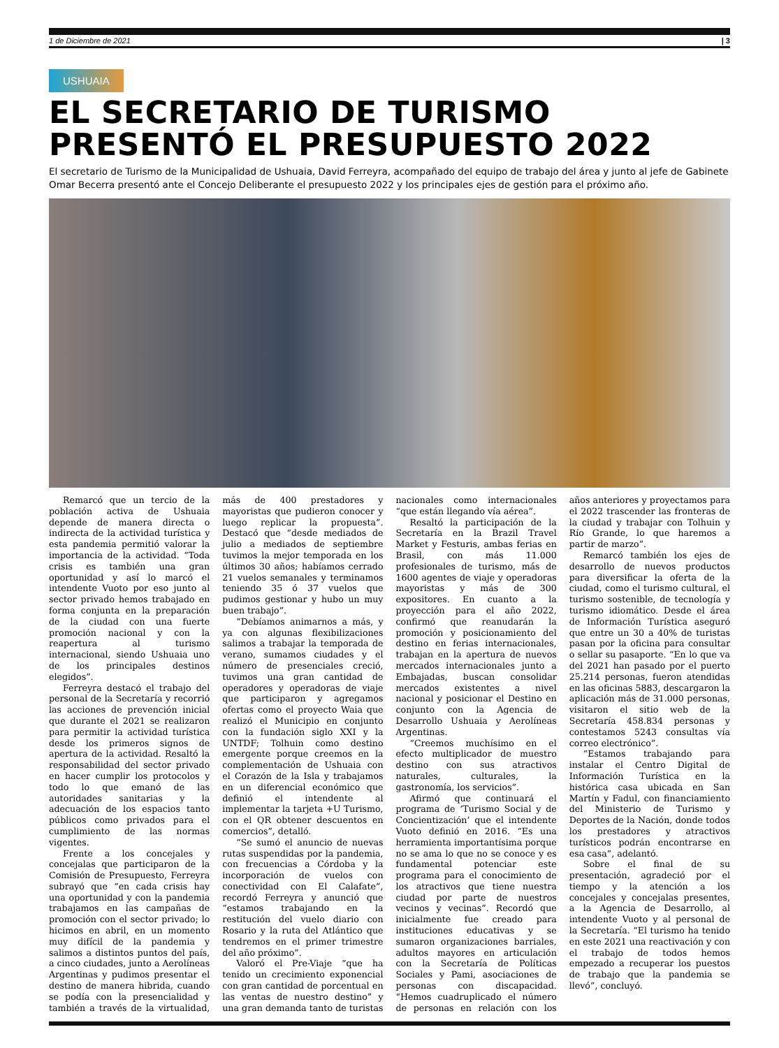1 de Diciembre de 2021 | 3
USHUAIA
EL SECRETARIO DE TURISMO PRESENTÓ EL PRESUPUESTO 2022
El secretario de Turismo de la Municipalidad de Ushuaia, David Ferreyra, acompañado del equipo de trabajo del área y junto al jefe de Gabinete Omar Becerra presentó ante el Concejo Deliberante el presupuesto 2022 y los principales ejes de gestión para el próximo año.
Remarcó que un tercio de la población activa de Ushuaia depende de manera directa o indirecta de la actividad turística y esta pandemia permitió valorar la importancia de la actividad. “Toda crisis es también una gran oportunidad y así lo marcó el intendente Vuoto por eso junto al sector privado hemos trabajado en forma conjunta en la preparación de la ciudad con una fuerte promoción nacional y con la reapertura al turismo internacional, siendo Ushuaia uno de los principales destinos elegidos”.
Ferreyra destacó el trabajo del personal de la Secretaría y recorrió las acciones de prevención inicial que durante el 2021 se realizaron para permitir la actividad turística desde los primeros signos de apertura de la actividad. Resaltó la responsabilidad del sector privado en hacer cumplir los protocolos y todo lo que emanó de las autoridades sanitarias y la adecuación de los espacios tanto públicos como privados para el cumplimiento de las normas vigentes.
Frente a los concejales y concejalas que participaron de la Comisión de Presupuesto, Ferreyra subrayó que “en cada crisis hay una oportunidad y con la pandemia trabajamos en las campañas de promoción con el sector privado; lo hicimos en abril, en un momento muy difícil de la pandemia y salimos a distintos puntos del país, a cinco ciudades, junto a Aerolíneas Argentinas y pudimos presentar el destino de manera hibrida, cuando se podía con la presencialidad y también a través de la virtualidad, más de 400 prestadores y mayoristas que pudieron conocer y luego replicar la propuesta”. Destacó que “desde mediados de julio a mediados de septiembre tuvimos la mejor temporada en los últimos 30 años; habíamos cerrado 21 vuelos semanales y terminamos teniendo 35 ó 37 vuelos que pudimos gestionar y hubo un muy buen trabajo”.
“Debíamos animarnos a más, y ya con algunas flexibilizaciones salimos a trabajar la temporada de verano, sumamos ciudades y el número de presenciales creció, tuvimos una gran cantidad de operadores y operadoras de viaje que participaron y agregamos ofertas como el proyecto Waia que realizó el Municipio en conjunto con la fundación siglo XXI y la UNTDF; Tolhuin como destino emergente porque creemos en la complementación de Ushuaia con el Corazón de la Isla y trabajamos en un diferencial económico que definió el intendente al implementar la tarjeta +U Turismo, con el QR obtener descuentos en comercios”, detalló.
“Se sumó el anuncio de nuevas rutas suspendidas por la pandemia, con frecuencias a Córdoba y la incorporación de vuelos con conectividad con El Calafate”, recordó Ferreyra y anunció que “estamos trabajando en la restitución del vuelo diario con Rosario y la ruta del Atlántico que tendremos en el primer trimestre del año próximo”.
Valoró el Pre-Viaje “que ha tenido un crecimiento exponencial con gran cantidad de porcentual en las ventas de nuestro destino” y una gran demanda tanto de turistas nacionales como internacionales “que están llegando vía aérea”.
Resaltó la participación de la Secretaría en la Brazil Travel Market y Festuris, ambas ferias en Brasil, con más 11.000 profesionales de turismo, más de 1600 agentes de viaje y operadoras mayoristas y más de 300 expositores. En cuanto a la proyección para el año 2022, confirmó que reanudarán la promoción y posicionamiento del destino en ferias internacionales, trabajan en la apertura de nuevos mercados internacionales junto a Embajadas, buscan consolidar mercados existentes a nivel nacional y posicionar el Destino en conjunto con la Agencia de Desarrollo Ushuaia y Aerolíneas Argentinas.
“Creemos muchísimo en el efecto multiplicador de muestro destino con sus atractivos naturales, culturales, la gastronomía, los servicios”.
Afirmó que continuará el programa de ‘Turismo Social y de Concientización’ que el intendente Vuoto definió en 2016. “Es una herramienta importantísima porque no se ama lo que no se conoce y es fundamental potenciar este programa para el conocimiento de los atractivos que tiene nuestra ciudad por parte de nuestros vecinos y vecinas”. Recordó que inicialmente fue creado para instituciones educativas y se sumaron organizaciones barriales, adultos mayores en articulación con la Secretaría de Políticas Sociales y Pami, asociaciones de personas con discapacidad. “Hemos cuadruplicado el número de personas en relación con los años anteriores y proyectamos para el 2022 trascender las fronteras de la ciudad y trabajar con Tolhuin y Río Grande, lo que haremos a partir de marzo”.
Remarcó también los ejes de desarrollo de nuevos productos para diversificar la oferta de la ciudad, como el turismo cultural, el turismo sostenible, de tecnología y turismo idiomático. Desde el área de Información Turística aseguró que entre un 30 a 40% de turistas pasan por la oficina para consultar o sellar su pasaporte. “En lo que va del 2021 han pasado por el puerto 25.214 personas, fueron atendidas en las oficinas 5883, descargaron la aplicación más de 31.000 personas, visitaron el sitio web de la Secretaría 458.834 personas y contestamos 5243 consultas vía correo electrónico”.
“Estamos trabajando para instalar el Centro Digital de Información Turística en la histórica casa ubicada en San Martín y Fadul, con financiamiento del Ministerio de Turismo y Deportes de la Nación, donde todos los prestadores y atractivos turísticos podrán encontrarse en esa casa”, adelantó.
Sobre el final de su presentación, agradeció por el tiempo y la atención a los concejales y concejalas presentes, a la Agencia de Desarrollo, al intendente Vuoto y al personal de la Secretaría. “El turismo ha tenido en este 2021 una reactivación y con el trabajo de todos hemos empezado a recuperar los puestos de trabajo que la pandemia se llevó”, concluyó.